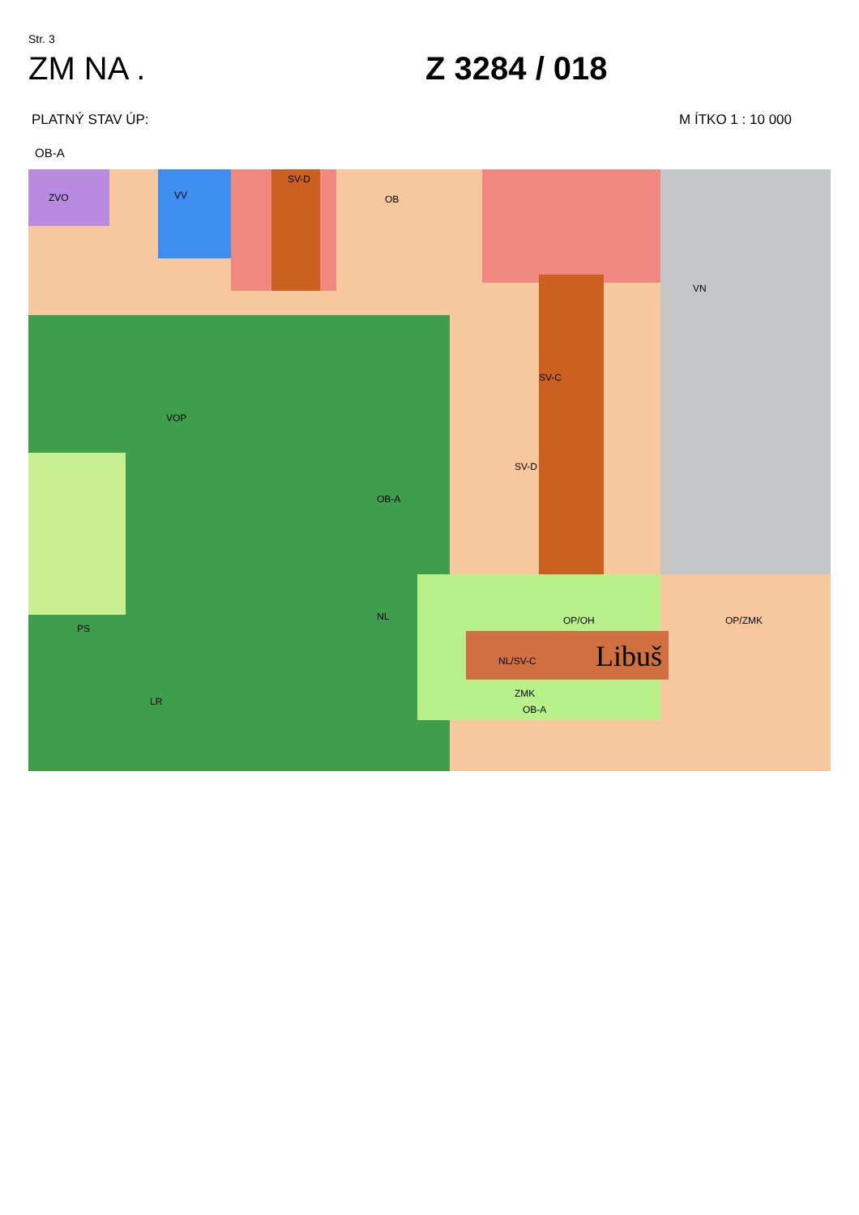Str. 3
ZM NA . Z 3284 / 018
PLATNÝ STAV ÚP: M ÍTKO 1 : 10 000
OB-A
ZVO VV
SV-D
OB
VN
SV-D
SV-C
Libuš
NL
VOP
PS
LR
OP/OH OP/ZMK
NL/SV-C
ZMK
OB-A
OB-A